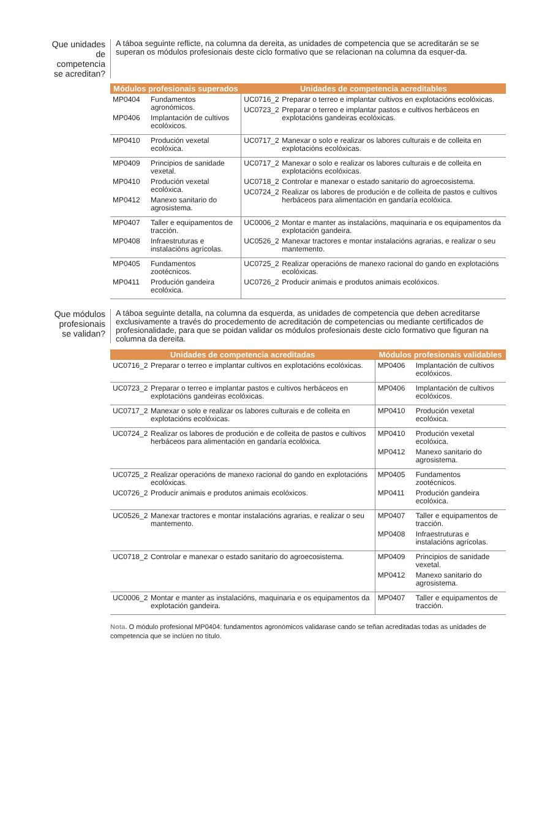Que unidades de competencia se acreditan?
A táboa seguinte reflicte, na columna da dereita, as unidades de competencia que se acreditarán se se superan os módulos profesionais deste ciclo formativo que se relacionan na columna da esquer-da.
| Módulos profesionais superados | Unidades de competencia acreditables |
| --- | --- |
| MP0404 Fundamentos agronómicos. MP0406 Implantación de cultivos ecolóxicos. | UC0716_2 Preparar o terreo e implantar cultivos en explotacións ecolóxicas. UC0723_2 Preparar o terreo e implantar pastos e cultivos herbáceos en explotacións gandeiras ecolóxicas. |
| MP0410 Produción vexetal ecolóxica. | UC0717_2 Manexar o solo e realizar os labores culturais e de colleita en explotacións ecolóxicas. |
| MP0409 Principios de sanidade vexetal. MP0410 Produción vexetal ecolóxica. MP0412 Manexo sanitario do agrosistema. | UC0717_2 Manexar o solo e realizar os labores culturais e de colleita en explotacións ecolóxicas. UC0718_2 Controlar e manexar o estado sanitario do agroecosistema. UC0724_2 Realizar os labores de produción e de colleita de pastos e cultivos herbáceos para alimentación en gandaría ecolóxica. |
| MP0407 Taller e equipamentos de tracción. MP0408 Infraestruturas e instalacións agrícolas. | UC0006_2 Montar e manter as instalacións, maquinaria e os equipamentos da explotación gandeira. UC0526_2 Manexar tractores e montar instalacións agrarias, e realizar o seu mantemento. |
| MP0405 Fundamentos zootécnicos. MP0411 Produción gandeira ecolóxica. | UC0725_2 Realizar operacións de manexo racional do gando en explotacións ecolóxicas. UC0726_2 Producir animais e produtos animais ecolóxicos. |
Que módulos profesionais se validan?
A táboa seguinte detalla, na columna da esquerda, as unidades de competencia que deben acreditarse exclusivamente a través do procedemento de acreditación de competencias ou mediante certificados de profesionalidade, para que se poidan validar os módulos profesionais deste ciclo formativo que figuran na columna da dereita.
| Unidades de competencia acreditadas | Módulos profesionais validables |
| --- | --- |
| UC0716_2 Preparar o terreo e implantar cultivos en explotacións ecolóxicas. | MP0406 Implantación de cultivos ecolóxicos. |
| UC0723_2 Preparar o terreo e implantar pastos e cultivos herbáceos en explotacións gandeiras ecolóxicas. | MP0406 Implantación de cultivos ecolóxicos. |
| UC0717_2 Manexar o solo e realizar os labores culturais e de colleita en explotacións ecolóxicas. | MP0410 Produción vexetal ecolóxica. |
| UC0724_2 Realizar os labores de produción e de colleita de pastos e cultivos herbáceos para alimentación en gandaría ecolóxica. | MP0410 Produción vexetal ecolóxica. MP0412 Manexo sanitario do agrosistema. |
| UC0725_2 Realizar operacións de manexo racional do gando en explotacións ecolóxicas. UC0726_2 Producir animais e produtos animais ecolóxicos. | MP0405 Fundamentos zootécnicos. MP0411 Produción gandeira ecolóxica. |
| UC0526_2 Manexar tractores e montar instalacións agrarias, e realizar o seu mantemento. | MP0407 Taller e equipamentos de tracción. MP0408 Infraestruturas e instalacións agrícolas. |
| UC0718_2 Controlar e manexar o estado sanitario do agroecosistema. | MP0409 Principios de sanidade vexetal. MP0412 Manexo sanitario do agrosistema. |
| UC0006_2 Montar e manter as instalacións, maquinaria e os equipamentos da explotación gandeira. | MP0407 Taller e equipamentos de tracción. |
Nota. O módulo profesional MP0404: fundamentos agronómicos validarase cando se teñan acreditadas todas as unidades de competencia que se inclúen no título.